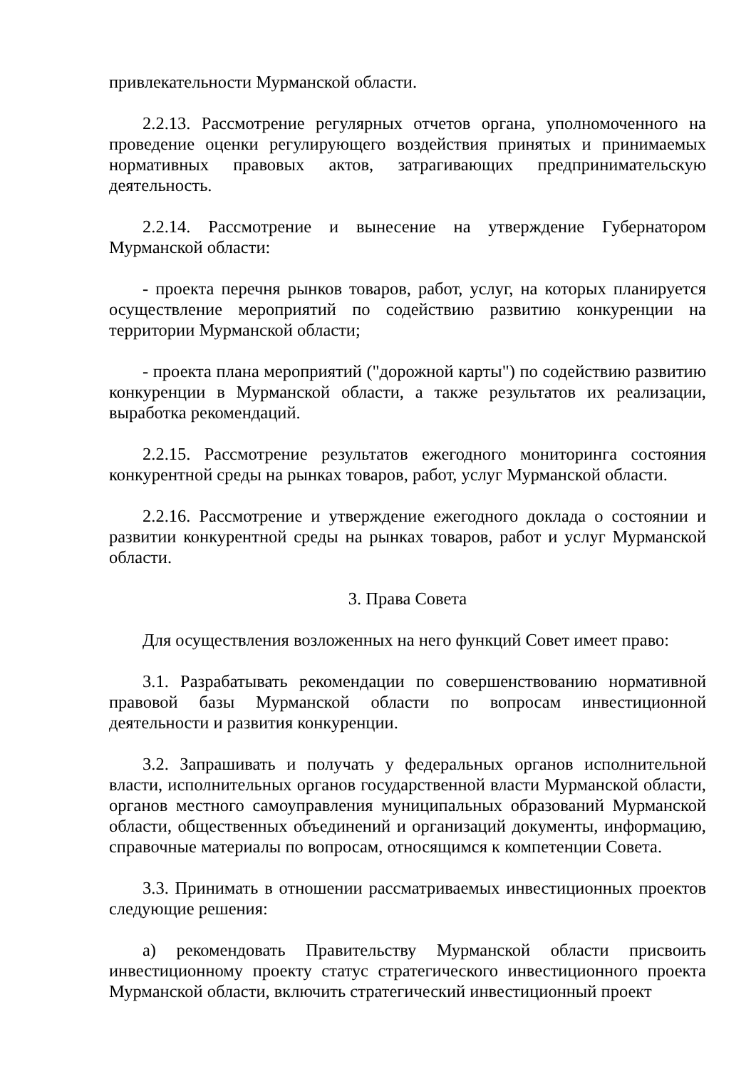привлекательности Мурманской области.
2.2.13. Рассмотрение регулярных отчетов органа, уполномоченного на проведение оценки регулирующего воздействия принятых и принимаемых нормативных правовых актов, затрагивающих предпринимательскую деятельность.
2.2.14. Рассмотрение и вынесение на утверждение Губернатором Мурманской области:
- проекта перечня рынков товаров, работ, услуг, на которых планируется осуществление мероприятий по содействию развитию конкуренции на территории Мурманской области;
- проекта плана мероприятий ("дорожной карты") по содействию развитию конкуренции в Мурманской области, а также результатов их реализации, выработка рекомендаций.
2.2.15. Рассмотрение результатов ежегодного мониторинга состояния конкурентной среды на рынках товаров, работ, услуг Мурманской области.
2.2.16. Рассмотрение и утверждение ежегодного доклада о состоянии и развитии конкурентной среды на рынках товаров, работ и услуг Мурманской области.
3. Права Совета
Для осуществления возложенных на него функций Совет имеет право:
3.1. Разрабатывать рекомендации по совершенствованию нормативной правовой базы Мурманской области по вопросам инвестиционной деятельности и развития конкуренции.
3.2. Запрашивать и получать у федеральных органов исполнительной власти, исполнительных органов государственной власти Мурманской области, органов местного самоуправления муниципальных образований Мурманской области, общественных объединений и организаций документы, информацию, справочные материалы по вопросам, относящимся к компетенции Совета.
3.3. Принимать в отношении рассматриваемых инвестиционных проектов следующие решения:
а) рекомендовать Правительству Мурманской области присвоить инвестиционному проекту статус стратегического инвестиционного проекта Мурманской области, включить стратегический инвестиционный проект